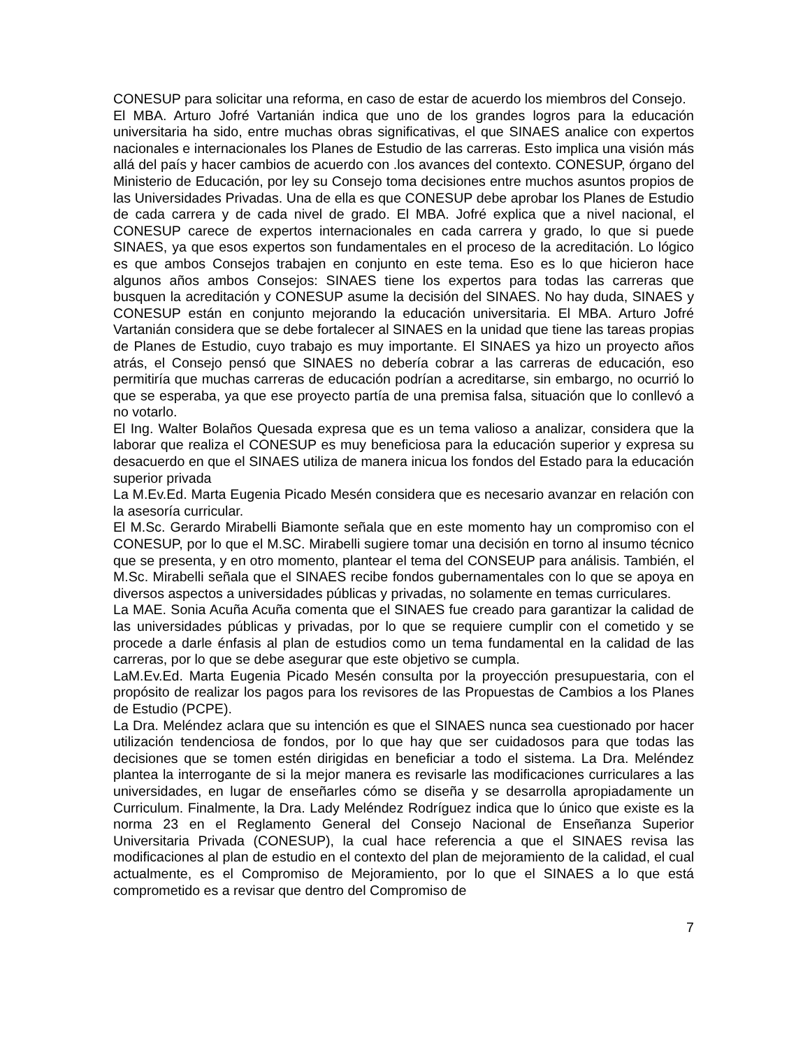CONESUP para solicitar una reforma, en caso de estar de acuerdo los miembros del Consejo.
El MBA. Arturo Jofré Vartanián indica que uno de los grandes logros para la educación universitaria ha sido, entre muchas obras significativas, el que SINAES analice con expertos nacionales e internacionales los Planes de Estudio de las carreras. Esto implica una visión más allá del país y hacer cambios de acuerdo con .los avances del contexto. CONESUP, órgano del Ministerio de Educación, por ley su Consejo toma decisiones entre muchos asuntos propios de las Universidades Privadas. Una de ella es que CONESUP debe aprobar los Planes de Estudio de cada carrera y de cada nivel de grado. El MBA. Jofré explica que a nivel nacional, el CONESUP carece de expertos internacionales en cada carrera y grado, lo que si puede SINAES, ya que esos expertos son fundamentales en el proceso de la acreditación. Lo lógico es que ambos Consejos trabajen en conjunto en este tema. Eso es lo que hicieron hace algunos años ambos Consejos: SINAES tiene los expertos para todas las carreras que busquen la acreditación y CONESUP asume la decisión del SINAES. No hay duda, SINAES y CONESUP están en conjunto mejorando la educación universitaria. El MBA. Arturo Jofré Vartanián considera que se debe fortalecer al SINAES en la unidad que tiene las tareas propias de Planes de Estudio, cuyo trabajo es muy importante. El SINAES ya hizo un proyecto años atrás, el Consejo pensó que SINAES no debería cobrar a las carreras de educación, eso permitiría que muchas carreras de educación podrían a acreditarse, sin embargo, no ocurrió lo que se esperaba, ya que ese proyecto partía de una premisa falsa, situación que lo conllevó a no votarlo.
El Ing. Walter Bolaños Quesada expresa que es un tema valioso a analizar, considera que la laborar que realiza el CONESUP es muy beneficiosa para la educación superior y expresa su desacuerdo en que el SINAES utiliza de manera inicua los fondos del Estado para la educación superior privada
La M.Ev.Ed. Marta Eugenia Picado Mesén considera que es necesario avanzar en relación con la asesoría curricular.
El M.Sc. Gerardo Mirabelli Biamonte señala que en este momento hay un compromiso con el CONESUP, por lo que el M.SC. Mirabelli sugiere tomar una decisión en torno al insumo técnico que se presenta, y en otro momento, plantear el tema del CONSEUP para análisis. También, el M.Sc. Mirabelli señala que el SINAES recibe fondos gubernamentales con lo que se apoya en diversos aspectos a universidades públicas y privadas, no solamente en temas curriculares.
La MAE. Sonia Acuña Acuña comenta que el SINAES fue creado para garantizar la calidad de las universidades públicas y privadas, por lo que se requiere cumplir con el cometido y se procede a darle énfasis al plan de estudios como un tema fundamental en la calidad de las carreras, por lo que se debe asegurar que este objetivo se cumpla.
LaM.Ev.Ed. Marta Eugenia Picado Mesén consulta por la proyección presupuestaria, con el propósito de realizar los pagos para los revisores de las Propuestas de Cambios a los Planes de Estudio (PCPE).
La Dra. Meléndez aclara que su intención es que el SINAES nunca sea cuestionado por hacer utilización tendenciosa de fondos, por lo que hay que ser cuidadosos para que todas las decisiones que se tomen estén dirigidas en beneficiar a todo el sistema. La Dra. Meléndez plantea la interrogante de si la mejor manera es revisarle las modificaciones curriculares a las universidades, en lugar de enseñarles cómo se diseña y se desarrolla apropiadamente un Curriculum. Finalmente, la Dra. Lady Meléndez Rodríguez indica que lo único que existe es la norma 23 en el Reglamento General del Consejo Nacional de Enseñanza Superior Universitaria Privada (CONESUP), la cual hace referencia a que el SINAES revisa las modificaciones al plan de estudio en el contexto del plan de mejoramiento de la calidad, el cual actualmente, es el Compromiso de Mejoramiento, por lo que el SINAES a lo que está comprometido es a revisar que dentro del Compromiso de
7